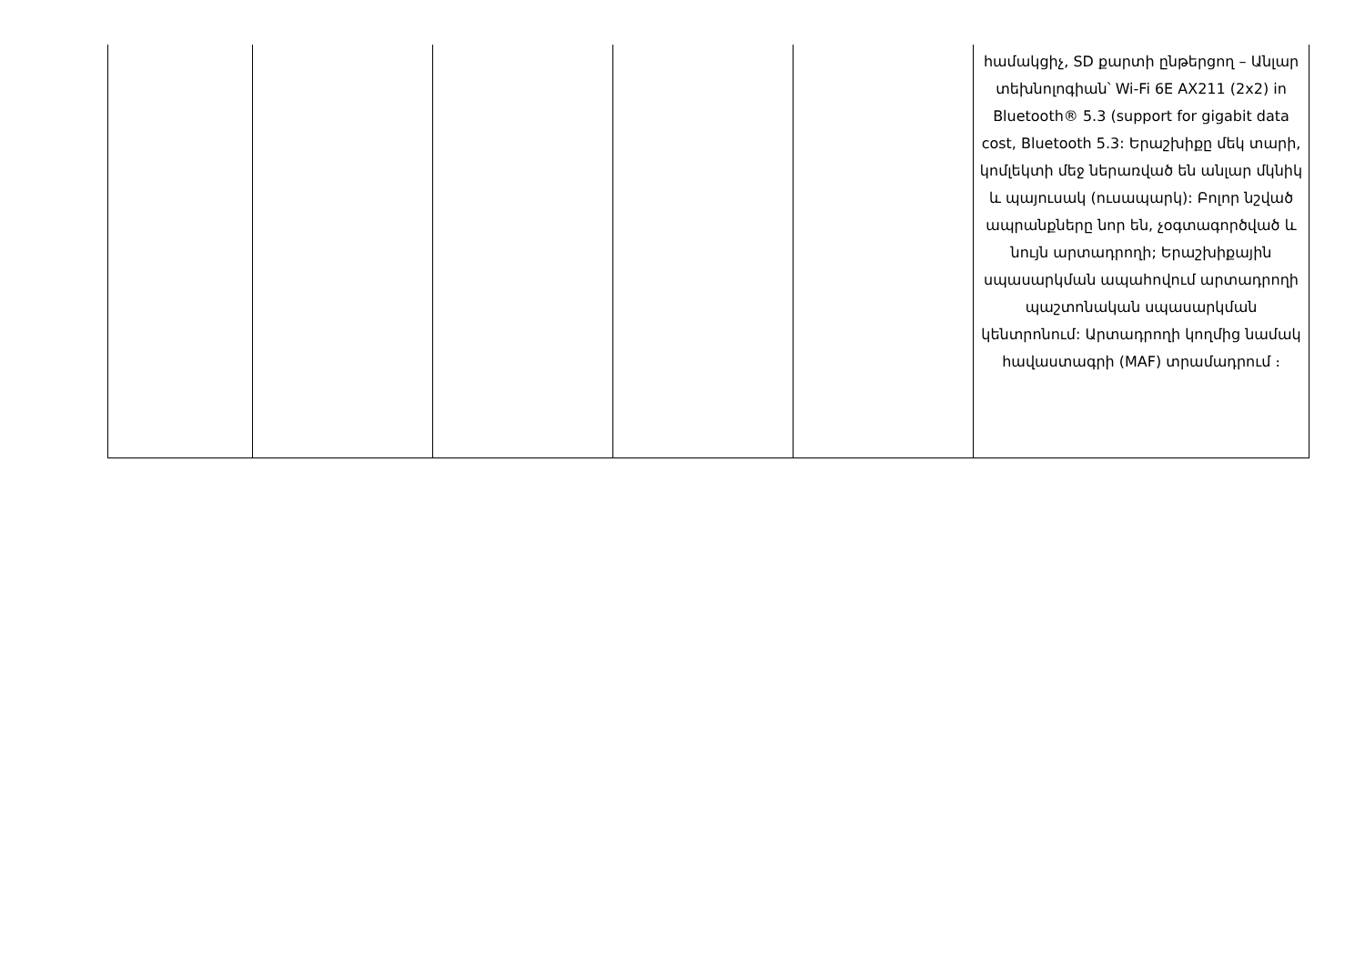| | | | | | համակցիչ, SD քարտի ընթերցող – Անլար տեխնոլոգիան՝ Wi-Fi 6E AX211 (2x2) in Bluetooth® 5.3 (support for gigabit data cost, Bluetooth 5.3: Երաշխիքը մեկ տարի, կոմլեկտի մեջ ներառված են անլար մկնիկ և պայուսակ (ուսապարկ): Բոլոր նշված ապրանքները նոր են, չօգտագործված և նույն արտադրողի; Երաշխիքային սպասարկման ապահովում արտադրողի պաշտոնական սպասարկման կենտրոնում: Արտադրողի կողմից նամակ հավաստագրի (MAF) տրամադրում ։ |